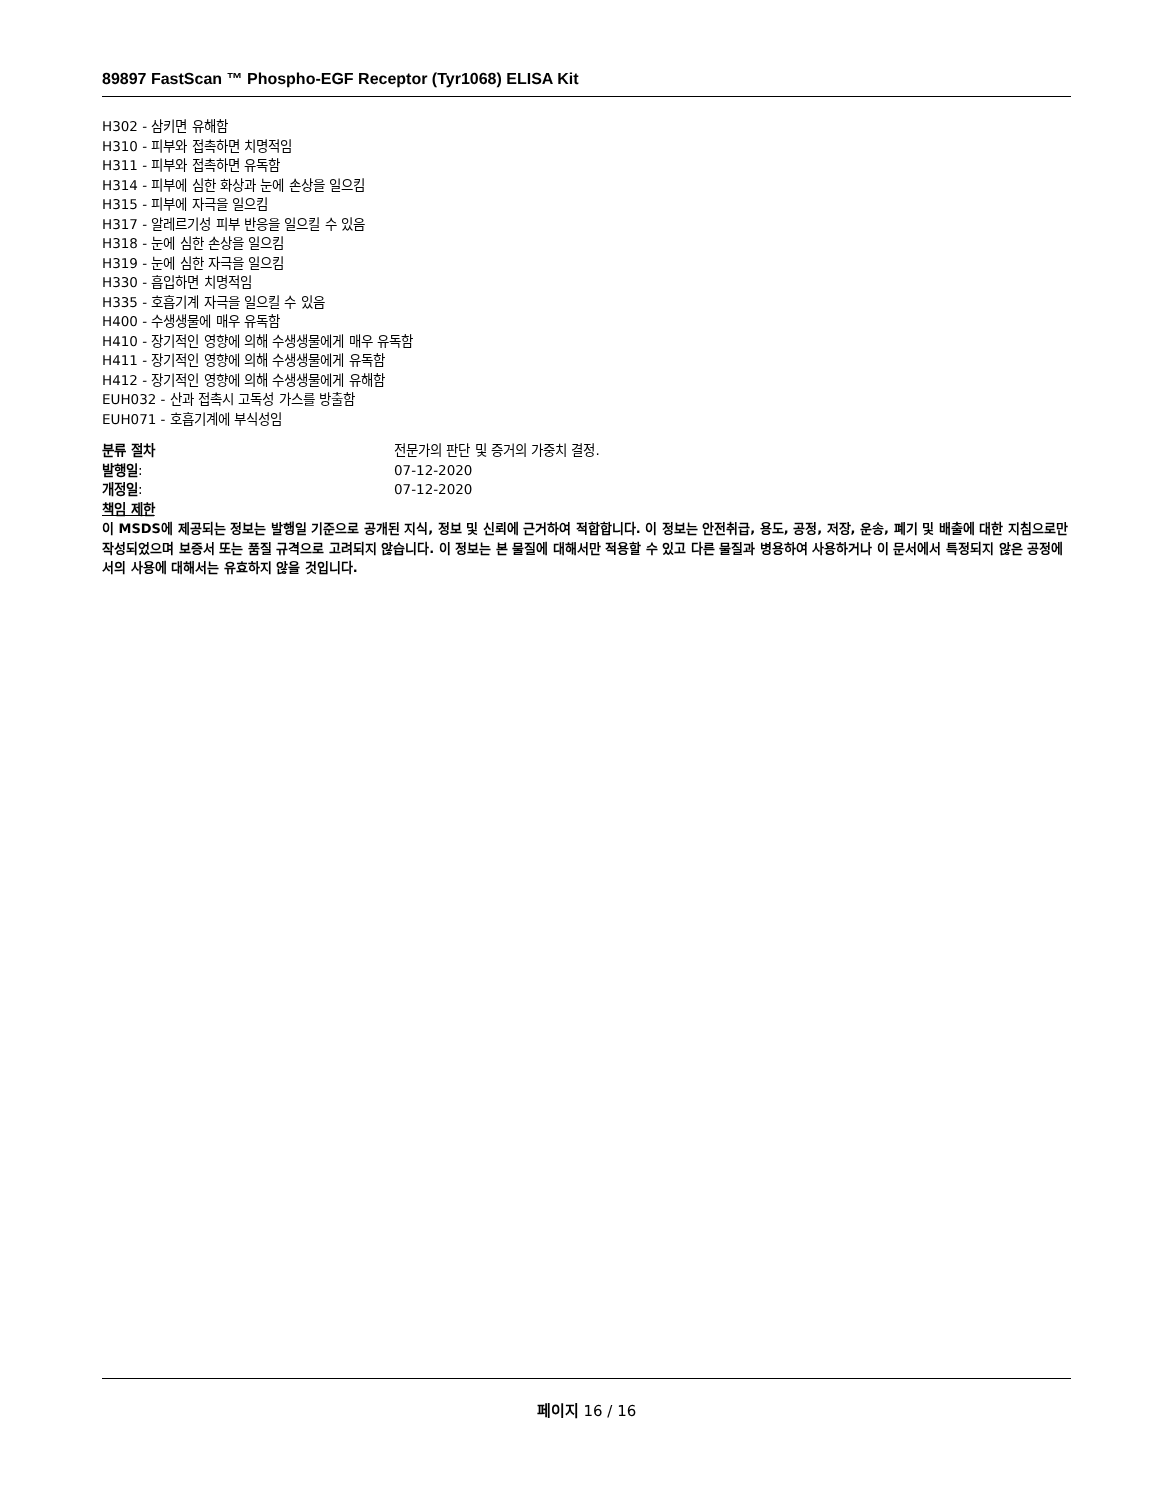89897 FastScan ™ Phospho-EGF Receptor (Tyr1068) ELISA Kit
H302 - 삼키면 유해함
H310 - 피부와 접촉하면 치명적임
H311 - 피부와 접촉하면 유독함
H314 - 피부에 심한 화상과 눈에 손상을 일으킴
H315 - 피부에 자극을 일으킴
H317 - 알레르기성 피부 반응을 일으킬 수 있음
H318 - 눈에 심한 손상을 일으킴
H319 - 눈에 심한 자극을 일으킴
H330 - 흡입하면 치명적임
H335 - 호흡기계 자극을 일으킬 수 있음
H400 - 수생생물에 매우 유독함
H410 - 장기적인 영향에 의해 수생생물에게 매우 유독함
H411 - 장기적인 영향에 의해 수생생물에게 유독함
H412 - 장기적인 영향에 의해 수생생물에게 유해함
EUH032 - 산과 접촉시 고독성 가스를 방출함
EUH071 - 호흡기계에 부식성임
분류 절차
전문가의 판단 및 증거의 가중치 결정.
발행일:
07-12-2020
개정일:
07-12-2020
책임 제한
이 MSDS에 제공되는 정보는 발행일 기준으로 공개된 지식, 정보 및 신뢰에 근거하여 적합합니다. 이 정보는 안전취급, 용도, 공정, 저장, 운송, 폐기 및 배출에 대한 지침으로만 작성되었으며 보증서 또는 품질 규격으로 고려되지 않습니다. 이 정보는 본 물질에 대해서만 적용할 수 있고 다른 물질과 병용하여 사용하거나 이 문서에서 특정되지 않은 공정에서의 사용에 대해서는 유효하지 않을 것입니다.
페이지 16 / 16